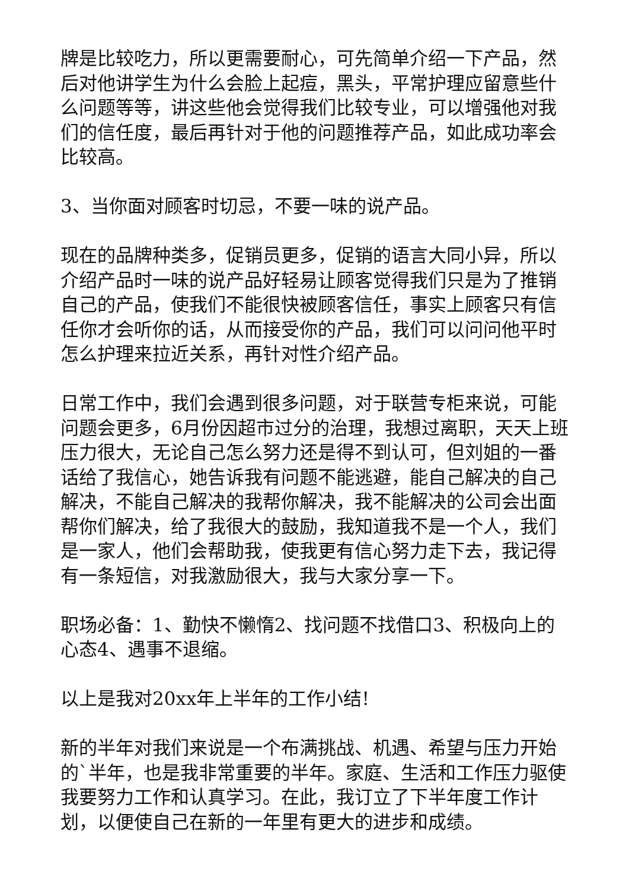牌是比较吃力，所以更需要耐心，可先简单介绍一下产品，然后对他讲学生为什么会脸上起痘，黑头，平常护理应留意些什么问题等等，讲这些他会觉得我们比较专业，可以增强他对我们的信任度，最后再针对于他的问题推荐产品，如此成功率会比较高。
3、当你面对顾客时切忌，不要一味的说产品。
现在的品牌种类多，促销员更多，促销的语言大同小异，所以介绍产品时一味的说产品好轻易让顾客觉得我们只是为了推销自己的产品，使我们不能很快被顾客信任，事实上顾客只有信任你才会听你的话，从而接受你的产品，我们可以问问他平时怎么护理来拉近关系，再针对性介绍产品。
日常工作中，我们会遇到很多问题，对于联营专柜来说，可能问题会更多，6月份因超市过分的治理，我想过离职，天天上班压力很大，无论自己怎么努力还是得不到认可，但刘姐的一番话给了我信心，她告诉我有问题不能逃避，能自己解决的自己解决，不能自己解决的我帮你解决，我不能解决的公司会出面帮你们解决，给了我很大的鼓励，我知道我不是一个人，我们是一家人，他们会帮助我，使我更有信心努力走下去，我记得有一条短信，对我激励很大，我与大家分享一下。
职场必备：1、勤快不懒惰2、找问题不找借口3、积极向上的心态4、遇事不退缩。
以上是我对20xx年上半年的工作小结!
新的半年对我们来说是一个布满挑战、机遇、希望与压力开始的`半年，也是我非常重要的半年。家庭、生活和工作压力驱使我要努力工作和认真学习。在此，我订立了下半年度工作计划，以便使自己在新的一年里有更大的进步和成绩。